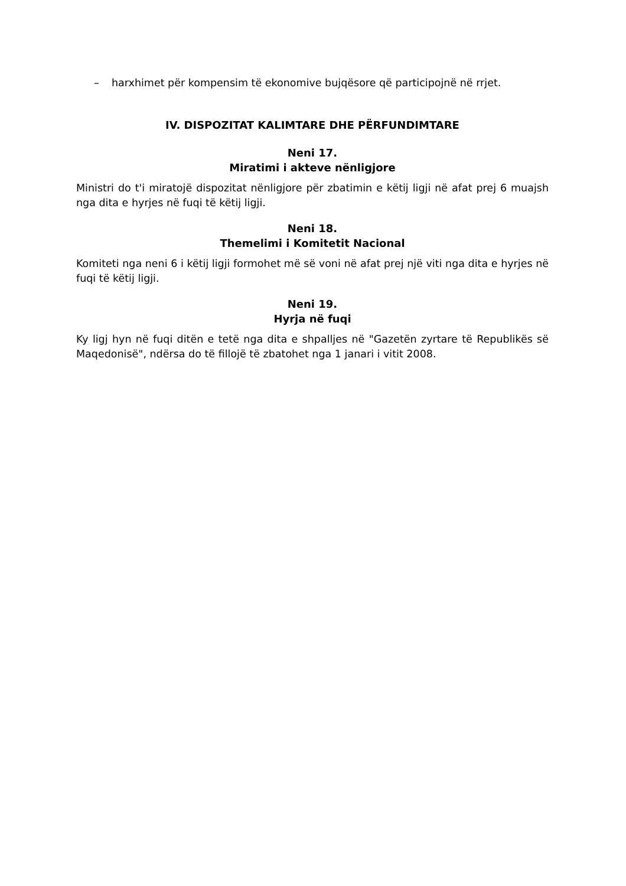– harxhimet për kompensim të ekonomive bujqësore që participojnë në rrjet.
IV. DISPOZITAT KALIMTARE DHE PËRFUNDIMTARE
Neni 17.
Miratimi i akteve nënligjore
Ministri do t'i miratojë dispozitat nënligjore për zbatimin e këtij ligji në afat prej 6 muajsh nga dita e hyrjes në fuqi të këtij ligji.
Neni 18.
Themelimi i Komitetit Nacional
Komiteti nga neni 6 i këtij ligji formohet më së voni në afat prej një viti nga dita e hyrjes në fuqi të këtij ligji.
Neni 19.
Hyrja në fuqi
Ky ligj hyn në fuqi ditën e tetë nga dita e shpalljes në "Gazetën zyrtare të Republikës së Maqedonisë", ndërsa do të fillojë të zbatohet nga 1 janari i vitit 2008.